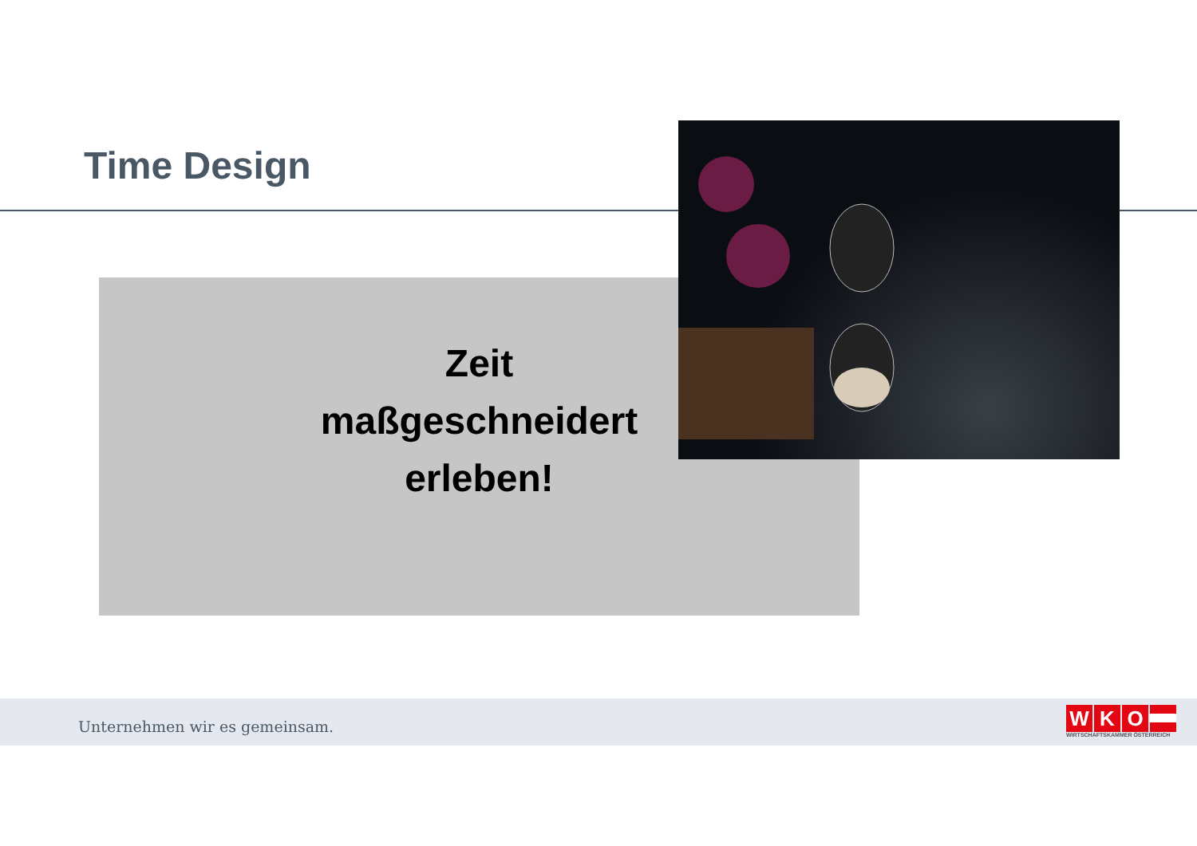Time Design
Zeit
maßgeschneidert
erleben!
Unternehmen wir es gemeinsam.
WKO
WIRTSCHAFTSKAMMER ÖSTERREICH